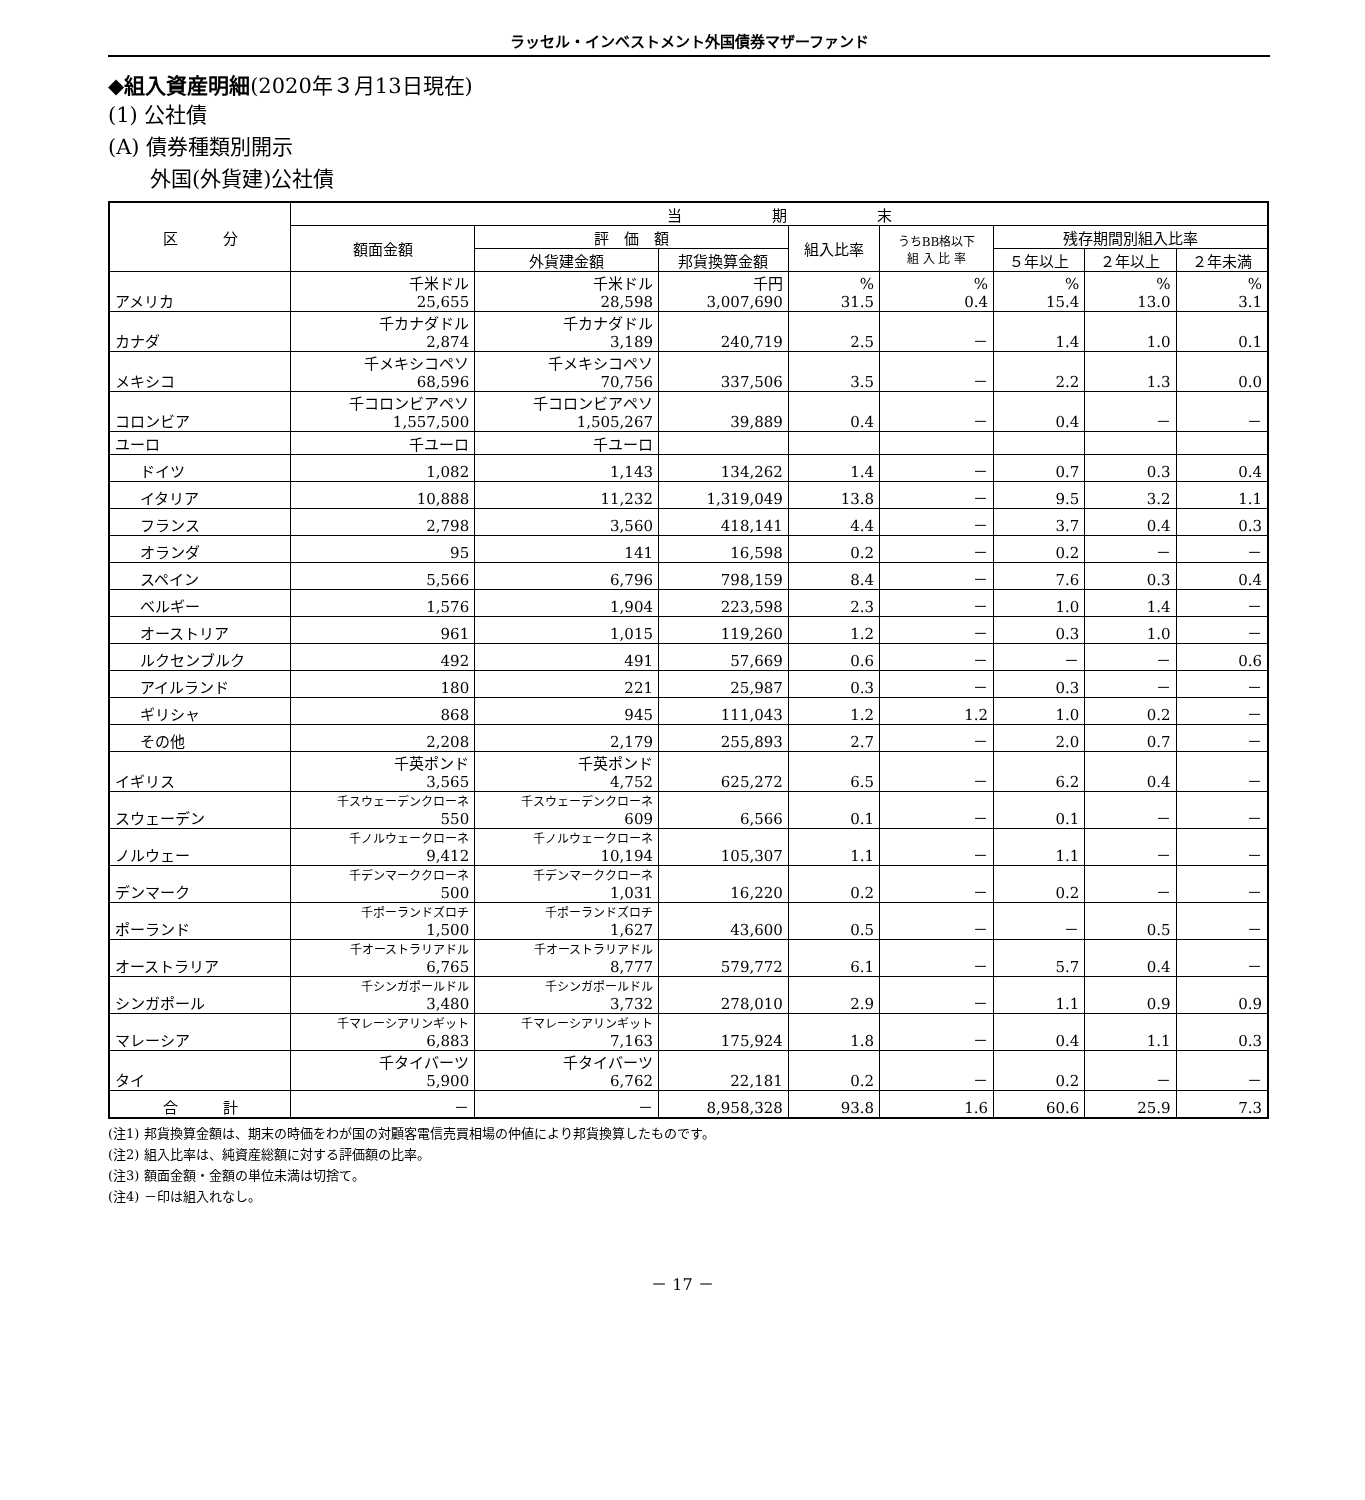ラッセル・インベストメント外国債券マザーファンド
◆組入資産明細(2020年３月13日現在)
(1) 公社債
(A) 債券種類別開示
　　外国(外貨建)公社債
| 区 分 | 当 期 末 | | | | | | | |
| --- | --- | --- | --- | --- | --- | --- | --- | --- |
| | 額面金額 | 評 価 額 | | 組入比率 | うちBB格以下 組 入 比 率 | 残存期間別組入比率 | | |
| | | 外貨建金額 | 邦貨換算金額 | | | ５年以上 | ２年以上 | ２年未満 |
| アメリカ | 千米ドル 25,655 | 千米ドル 28,598 | 千円 3,007,690 | % 31.5 | % 0.4 | % 15.4 | % 13.0 | % 3.1 |
| カナダ | 千カナダドル 2,874 | 千カナダドル 3,189 | 240,719 | 2.5 | － | 1.4 | 1.0 | 0.1 |
| メキシコ | 千メキシコペソ 68,596 | 千メキシコペソ 70,756 | 337,506 | 3.5 | － | 2.2 | 1.3 | 0.0 |
| コロンビア | 千コロンビアペソ 1,557,500 | 千コロンビアペソ 1,505,267 | 39,889 | 0.4 | － | 0.4 | － | － |
| ユーロ | 千ユーロ | 千ユーロ | | | | | | |
| ドイツ | 1,082 | 1,143 | 134,262 | 1.4 | － | 0.7 | 0.3 | 0.4 |
| イタリア | 10,888 | 11,232 | 1,319,049 | 13.8 | － | 9.5 | 3.2 | 1.1 |
| フランス | 2,798 | 3,560 | 418,141 | 4.4 | － | 3.7 | 0.4 | 0.3 |
| オランダ | 95 | 141 | 16,598 | 0.2 | － | 0.2 | － | － |
| スペイン | 5,566 | 6,796 | 798,159 | 8.4 | － | 7.6 | 0.3 | 0.4 |
| ベルギー | 1,576 | 1,904 | 223,598 | 2.3 | － | 1.0 | 1.4 | － |
| オーストリア | 961 | 1,015 | 119,260 | 1.2 | － | 0.3 | 1.0 | － |
| ルクセンブルク | 492 | 491 | 57,669 | 0.6 | － | － | － | 0.6 |
| アイルランド | 180 | 221 | 25,987 | 0.3 | － | 0.3 | － | － |
| ギリシャ | 868 | 945 | 111,043 | 1.2 | 1.2 | 1.0 | 0.2 | － |
| その他 | 2,208 | 2,179 | 255,893 | 2.7 | － | 2.0 | 0.7 | － |
| イギリス | 千英ポンド 3,565 | 千英ポンド 4,752 | 625,272 | 6.5 | － | 6.2 | 0.4 | － |
| スウェーデン | 千スウェーデンクローネ 550 | 千スウェーデンクローネ 609 | 6,566 | 0.1 | － | 0.1 | － | － |
| ノルウェー | 千ノルウェークローネ 9,412 | 千ノルウェークローネ 10,194 | 105,307 | 1.1 | － | 1.1 | － | － |
| デンマーク | 千デンマーククローネ 500 | 千デンマーククローネ 1,031 | 16,220 | 0.2 | － | 0.2 | － | － |
| ポーランド | 千ポーランドズロチ 1,500 | 千ポーランドズロチ 1,627 | 43,600 | 0.5 | － | － | 0.5 | － |
| オーストラリア | 千オーストラリアドル 6,765 | 千オーストラリアドル 8,777 | 579,772 | 6.1 | － | 5.7 | 0.4 | － |
| シンガポール | 千シンガポールドル 3,480 | 千シンガポールドル 3,732 | 278,010 | 2.9 | － | 1.1 | 0.9 | 0.9 |
| マレーシア | 千マレーシアリンギット 6,883 | 千マレーシアリンギット 7,163 | 175,924 | 1.8 | － | 0.4 | 1.1 | 0.3 |
| タイ | 千タイバーツ 5,900 | 千タイバーツ 6,762 | 22,181 | 0.2 | － | 0.2 | － | － |
| 合 計 | － | － | 8,958,328 | 93.8 | 1.6 | 60.6 | 25.9 | 7.3 |
(注1) 邦貨換算金額は、期末の時価をわが国の対顧客電信売買相場の仲値により邦貨換算したものです。
(注2) 組入比率は、純資産総額に対する評価額の比率。
(注3) 額面金額・金額の単位未満は切捨て。
(注4) －印は組入れなし。
－ 17 －